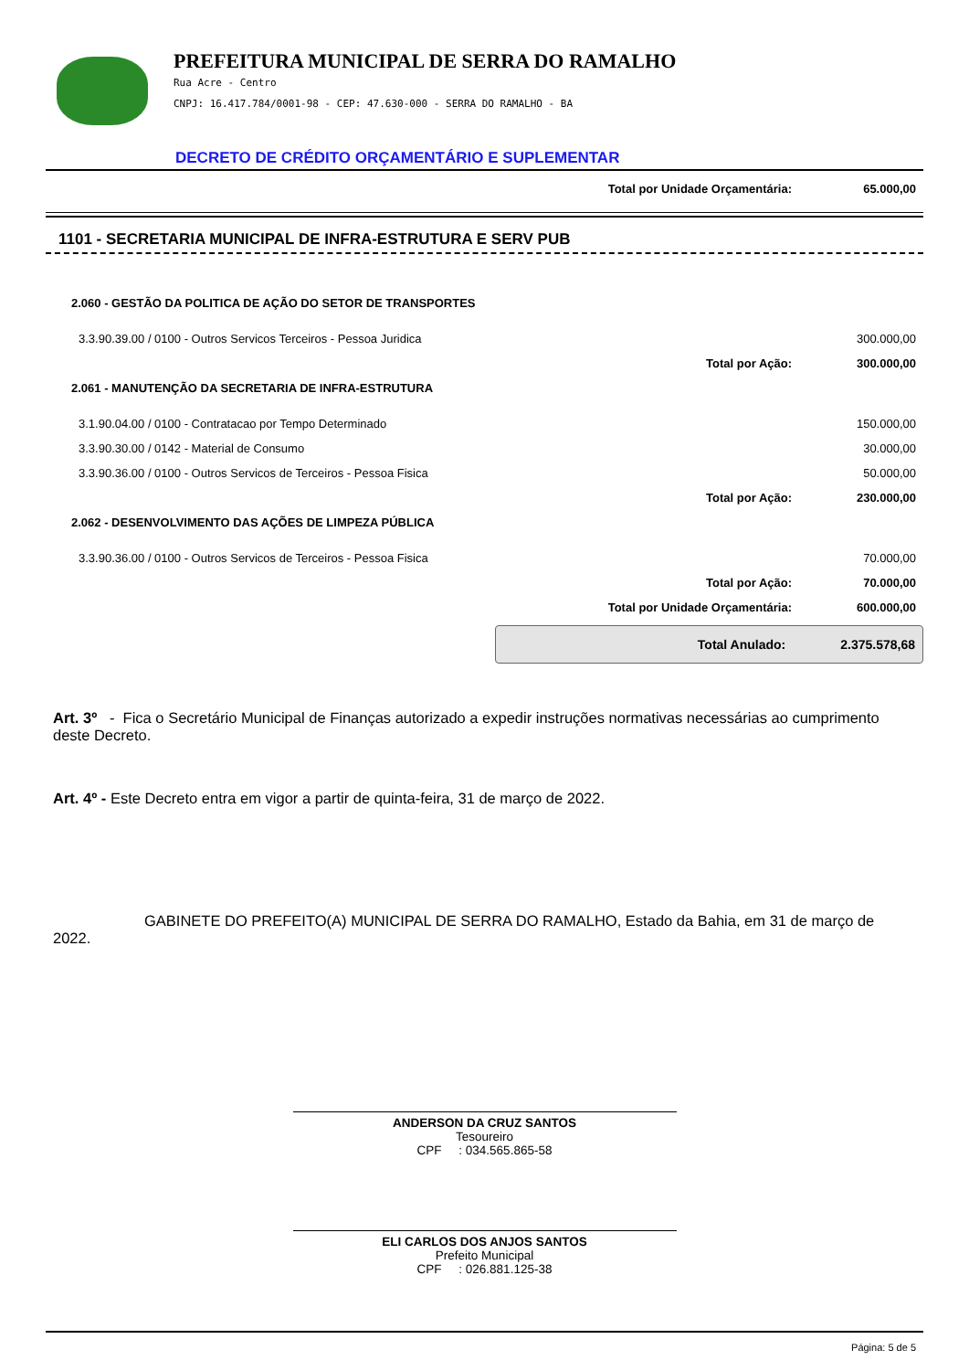PREFEITURA MUNICIPAL DE SERRA DO RAMALHO
Rua Acre - Centro
CNPJ: 16.417.784/0001-98 - CEP: 47.630-000 - SERRA DO RAMALHO - BA
DECRETO DE CRÉDITO ORÇAMENTÁRIO E SUPLEMENTAR
| Total por Unidade Orçamentária: | 65.000,00 |
1101 - SECRETARIA MUNICIPAL DE INFRA-ESTRUTURA E SERV PUB
| 2.060 - GESTÃO DA POLITICA DE AÇÃO DO SETOR DE TRANSPORTES | | |
| 3.3.90.39.00 / 0100 - Outros Servicos Terceiros - Pessoa Juridica | | 300.000,00 |
| | Total por Ação: | 300.000,00 |
| 2.061 - MANUTENÇÃO DA SECRETARIA DE INFRA-ESTRUTURA | | |
| 3.1.90.04.00 / 0100 - Contratacao por Tempo Determinado | | 150.000,00 |
| 3.3.90.30.00 / 0142 - Material de Consumo | | 30.000,00 |
| 3.3.90.36.00 / 0100 - Outros Servicos de Terceiros - Pessoa Fisica | | 50.000,00 |
| | Total por Ação: | 230.000,00 |
| 2.062 - DESENVOLVIMENTO DAS AÇÕES DE LIMPEZA PÚBLICA | | |
| 3.3.90.36.00 / 0100 - Outros Servicos de Terceiros - Pessoa Fisica | | 70.000,00 |
| | Total por Ação: | 70.000,00 |
| Total por Unidade Orçamentária: | | 600.000,00 |
Total Anulado: 2.375.578,68
Art. 3º - Fica o Secretário Municipal de Finanças autorizado a expedir instruções normativas necessárias ao cumprimento deste Decreto.
Art. 4º - Este Decreto entra em vigor a partir de quinta-feira, 31 de março de 2022.
GABINETE DO PREFEITO(A) MUNICIPAL DE SERRA DO RAMALHO, Estado da Bahia, em 31 de março de 2022.
ANDERSON DA CRUZ SANTOS
Tesoureiro
CPF : 034.565.865-58
ELI CARLOS DOS ANJOS SANTOS
Prefeito Municipal
CPF : 026.881.125-38
Página: 5 de 5